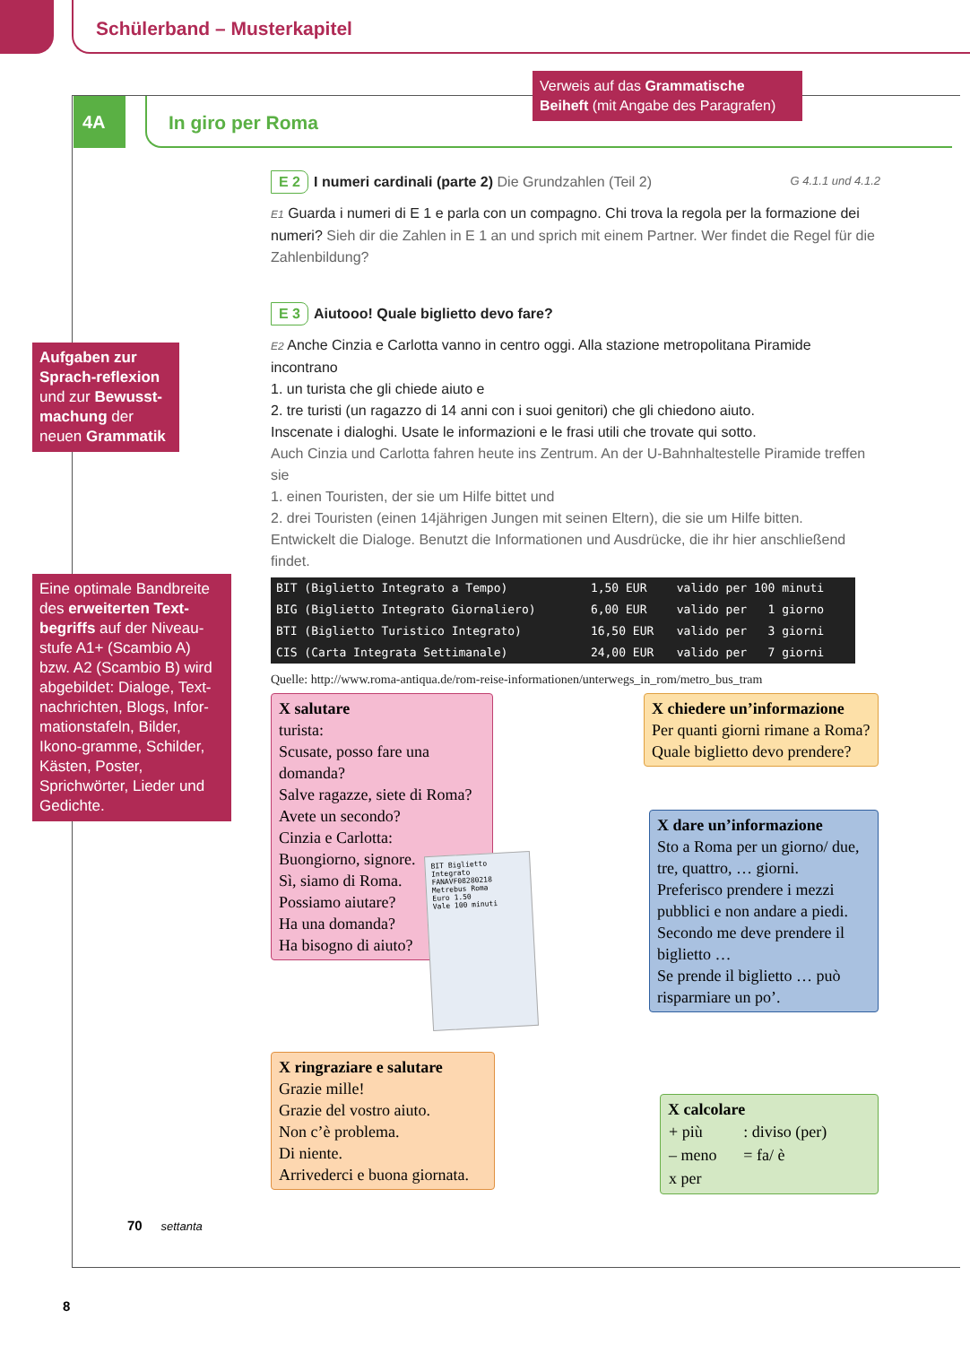Schülerband – Musterkapitel
4A In giro per Roma
Verweis auf das Grammatische Beiheft (mit Angabe des Paragrafen)
Aufgaben zur Sprach-reflexion und zur Bewusst-machung der neuen Grammatik
Eine optimale Bandbreite des erweiterten Text-begriffs auf der Niveau-stufe A1+ (Scambio A) bzw. A2 (Scambio B) wird abgebildet: Dialoge, Text-nachrichten, Blogs, Infor-mationstafeln, Bilder, Ikono-gramme, Schilder, Kästen, Poster, Sprichwörter, Lieder und Gedichte.
E 2 I numeri cardinali (parte 2) Die Grundzahlen (Teil 2) G 4.1.1 und 4.1.2
E1 Guarda i numeri di E 1 e parla con un compagno. Chi trova la regola per la formazione dei numeri? Sieh dir die Zahlen in E 1 an und sprich mit einem Partner. Wer findet die Regel für die Zahlenbildung?
E 3 Aiutooo! Quale biglietto devo fare?
E2 Anche Cinzia e Carlotta vanno in centro oggi. Alla stazione metropolitana Piramide incontrano
1. un turista che gli chiede aiuto e
2. tre turisti (un ragazzo di 14 anni con i suoi genitori) che gli chiedono aiuto.
Inscenate i dialoghi. Usate le informazioni e le frasi utili che trovate qui sotto.
Auch Cinzia und Carlotta fahren heute ins Zentrum. An der U-Bahnhaltestelle Piramide treffen sie
1. einen Touristen, der sie um Hilfe bittet und
2. drei Touristen (einen 14jährigen Jungen mit seinen Eltern), die sie um Hilfe bitten.
Entwickelt die Dialoge. Benutzt die Informationen und Ausdrücke, die ihr hier anschließend findet.
| BIT (Biglietto Integrato a Tempo) | 1,50 EUR | valido per 100 minuti |
| BIG (Biglietto Integrato Giornaliero) | 6,00 EUR | valido per 1 giorno |
| BTI (Biglietto Turistico Integrato) | 16,50 EUR | valido per 3 giorni |
| CIS (Carta Integrata Settimanale) | 24,00 EUR | valido per 7 giorni |
Quelle: http://www.roma-antiqua.de/rom-reise-informationen/unterwegs_in_rom/metro_bus_tram
X salutare
turista:
Scusate, posso fare una domanda?
Salve ragazze, siete di Roma?
Avete un secondo?
Cinzia e Carlotta:
Buongiorno, signore.
Sì, siamo di Roma.
Possiamo aiutare?
Ha una domanda?
Ha bisogno di aiuto?
X chiedere un’informazione
Per quanti giorni rimane a Roma?
Quale biglietto devo prendere?
X dare un’informazione
Sto a Roma per un giorno/ due, tre, quattro, … giorni.
Preferisco prendere i mezzi pubblici e non andare a piedi.
Secondo me deve prendere il biglietto …
Se prende il biglietto … può risparmiare un po’.
BIT Biglietto Integrato
FANAVF08280218
Metrebus Roma
Euro 1.50
Vale 100 minuti
X ringraziare e salutare
Grazie mille!
Grazie del vostro aiuto.
Non c’è problema.
Di niente.
Arrivederci e buona giornata.
X calcolare
| + più | : diviso (per) |
| – meno | = fa/ è |
| x per | |
70 settanta
8